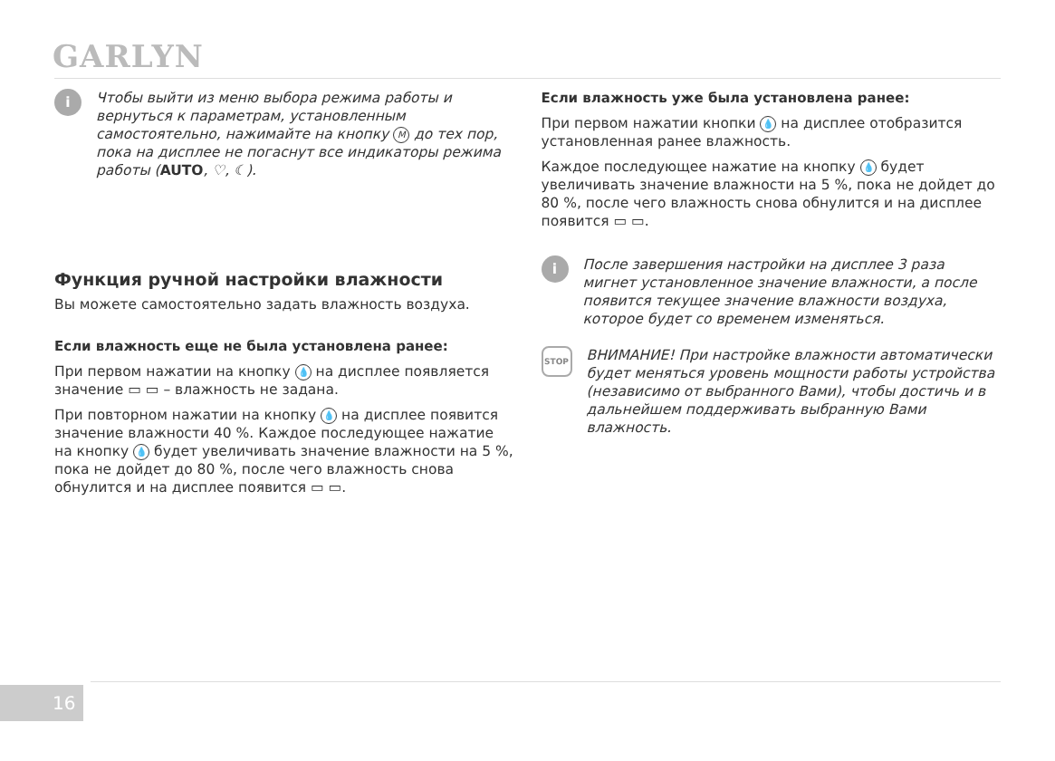GARLYN
i
Чтобы выйти из меню выбора режима работы и вернуться к параметрам, установленным самостоятельно, нажимайте на кнопку M до тех пор, пока на дисплее не погаснут все индикаторы режима работы (AUTO, ♡, ☾).
Функция ручной настройки влажности
Вы можете самостоятельно задать влажность воздуха.
Если влажность еще не была установлена ранее:
При первом нажатии на кнопку 💧 на дисплее появляется значение ▭ ▭ – влажность не задана.
При повторном нажатии на кнопку 💧 на дисплее появится значение влажности 40 %. Каждое последующее нажатие на кнопку 💧 будет увеличивать значение влажности на 5 %, пока не дойдет до 80 %, после чего влажность снова обнулится и на дисплее появится ▭ ▭.
Если влажность уже была установлена ранее:
При первом нажатии кнопки 💧 на дисплее отобразится установленная ранее влажность.
Каждое последующее нажатие на кнопку 💧 будет увеличивать значение влажности на 5 %, пока не дойдет до 80 %, после чего влажность снова обнулится и на дисплее появится ▭ ▭.
i
После завершения настройки на дисплее 3 раза мигнет установленное значение влажности, а после появится текущее значение влажности воздуха, которое будет со временем изменяться.
STOP
ВНИМАНИЕ! При настройке влажности автоматически будет меняться уровень мощности работы устройства (независимо от выбранного Вами), чтобы достичь и в дальнейшем поддерживать выбранную Вами влажность.
16